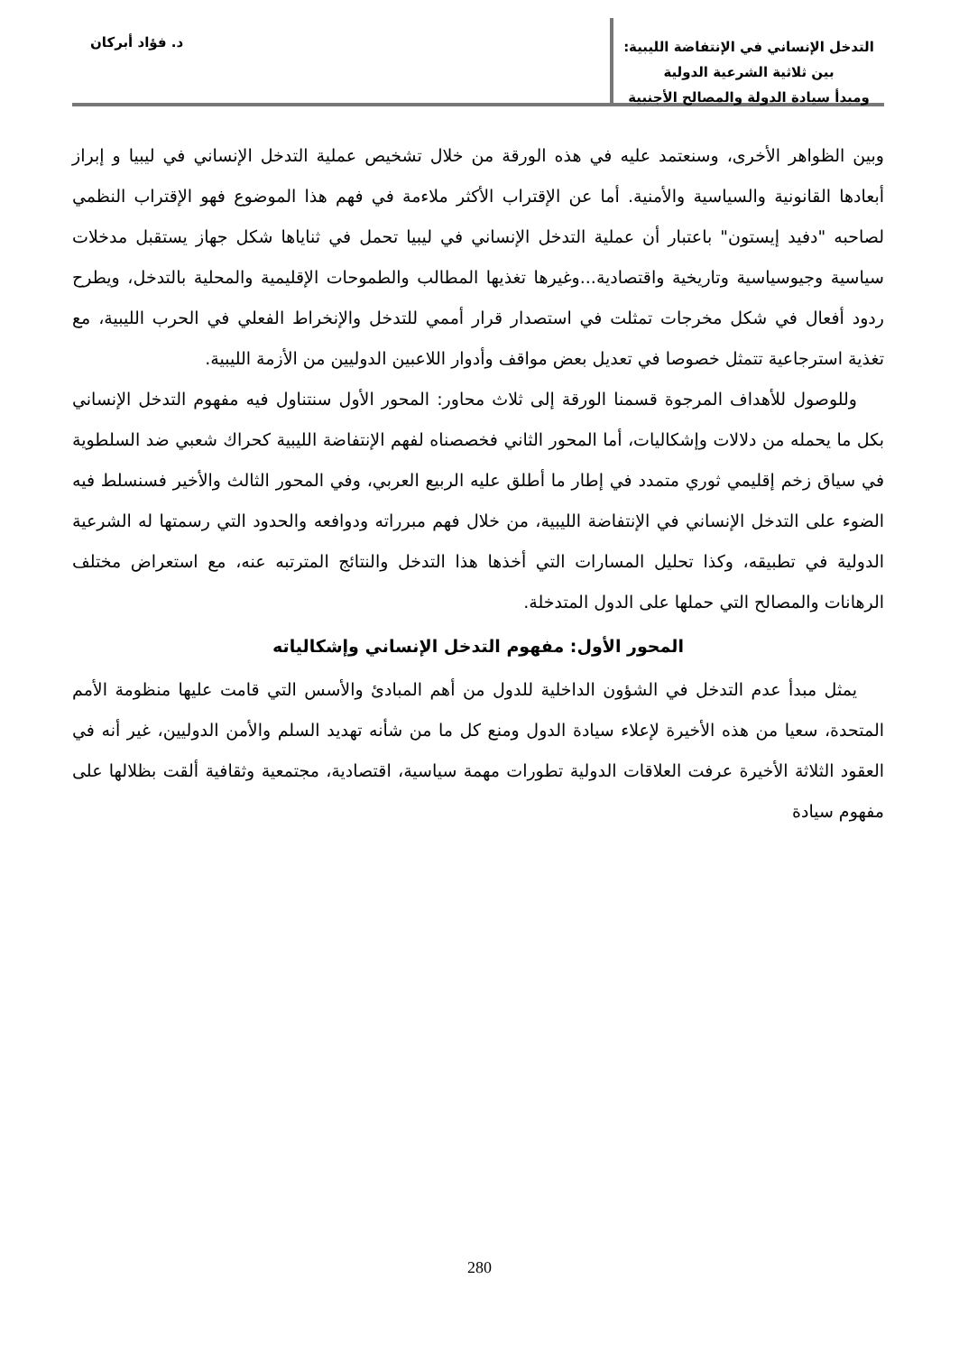التدخل الإنساني في الإنتفاضة الليبية: بين ثلاثية الشرعية الدولية
ومبدأ سيادة الدولة والمصالح الأجنبية
د. فؤاد أبركان
وبين الظواهر الأخرى، وسنعتمد عليه في هذه الورقة من خلال تشخيص عملية التدخل الإنساني في ليبيا و إبراز أبعادها القانونية والسياسية والأمنية. أما عن الإقتراب الأكثر ملاءمة في فهم هذا الموضوع فهو الإقتراب النظمي لصاحبه "دفيد إيستون" باعتبار أن عملية التدخل الإنساني في ليبيا تحمل في ثناياها شكل جهاز يستقبل مدخلات سياسية وجيوسياسية وتاريخية واقتصادية...وغيرها تغذيها المطالب والطموحات الإقليمية والمحلية بالتدخل، ويطرح ردود أفعال في شكل مخرجات تمثلت في استصدار قرار أممي للتدخل والإنخراط الفعلي في الحرب الليبية، مع تغذية استرجاعية تتمثل خصوصا في تعديل بعض مواقف وأدوار اللاعبين الدوليين من الأزمة الليبية.
وللوصول للأهداف المرجوة قسمنا الورقة إلى ثلاث محاور: المحور الأول سنتناول فيه مفهوم التدخل الإنساني بكل ما يحمله من دلالات وإشكاليات، أما المحور الثاني فخصصناه لفهم الإنتفاضة الليبية كحراك شعبي ضد السلطوية في سياق زخم إقليمي ثوري متمدد في إطار ما أطلق عليه الربيع العربي، وفي المحور الثالث والأخير فسنسلط فيه الضوء على التدخل الإنساني في الإنتفاضة الليبية، من خلال فهم مبرراته ودوافعه والحدود التي رسمتها له الشرعية الدولية في تطبيقه، وكذا تحليل المسارات التي أخذها هذا التدخل والنتائج المترتبه عنه، مع استعراض مختلف الرهانات والمصالح التي حملها على الدول المتدخلة.
المحور الأول: مفهوم التدخل الإنساني وإشكالياته
يمثل مبدأ عدم التدخل في الشؤون الداخلية للدول من أهم المبادئ والأسس التي قامت عليها منظومة الأمم المتحدة، سعيا من هذه الأخيرة لإعلاء سيادة الدول ومنع كل ما من شأنه تهديد السلم والأمن الدوليين، غير أنه في العقود الثلاثة الأخيرة عرفت العلاقات الدولية تطورات مهمة سياسية، اقتصادية، مجتمعية وثقافية ألقت بظلالها على مفهوم سيادة
280